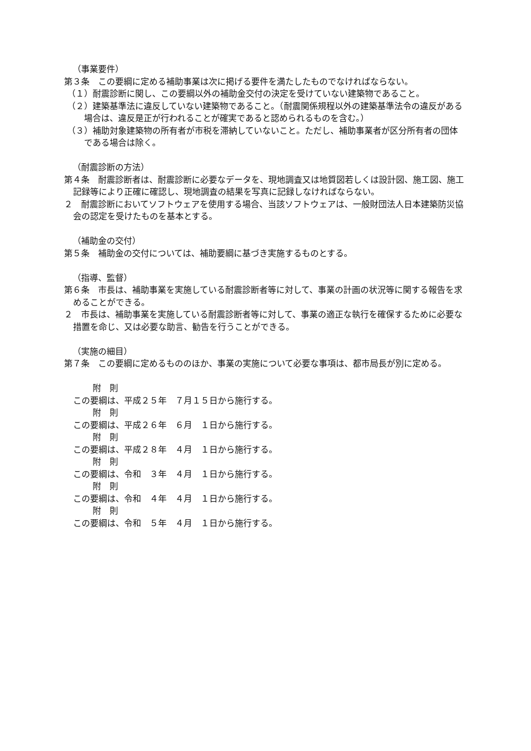（事業要件）
第３条　この要綱に定める補助事業は次に掲げる要件を満たしたものでなければならない。
（１）耐震診断に関し、この要綱以外の補助金交付の決定を受けていない建築物であること。
（２）建築基準法に違反していない建築物であること。（耐震関係規程以外の建築基準法令の違反がある場合は、違反是正が行われることが確実であると認められるものを含む。）
（３）補助対象建築物の所有者が市税を滞納していないこと。ただし、補助事業者が区分所有者の団体である場合は除く。
（耐震診断の方法）
第４条　耐震診断者は、耐震診断に必要なデータを、現地調査又は地質図若しくは設計図、施工図、施工記録等により正確に確認し、現地調査の結果を写真に記録しなければならない。
２　耐震診断においてソフトウェアを使用する場合、当該ソフトウェアは、一般財団法人日本建築防災協会の認定を受けたものを基本とする。
（補助金の交付）
第５条　補助金の交付については、補助要綱に基づき実施するものとする。
（指導、監督）
第６条　市長は、補助事業を実施している耐震診断者等に対して、事業の計画の状況等に関する報告を求めることができる。
２　市長は、補助事業を実施している耐震診断者等に対して、事業の適正な執行を確保するために必要な措置を命じ、又は必要な助言、勧告を行うことができる。
（実施の細目）
第７条　この要綱に定めるもののほか、事業の実施について必要な事項は、都市局長が別に定める。
附　則
この要綱は、平成２５年　７月１５日から施行する。
附　則
この要綱は、平成２６年　６月　１日から施行する。
附　則
この要綱は、平成２８年　４月　１日から施行する。
附　則
この要綱は、令和　３年　４月　１日から施行する。
附　則
この要綱は、令和　４年　４月　１日から施行する。
附　則
この要綱は、令和　５年　４月　１日から施行する。